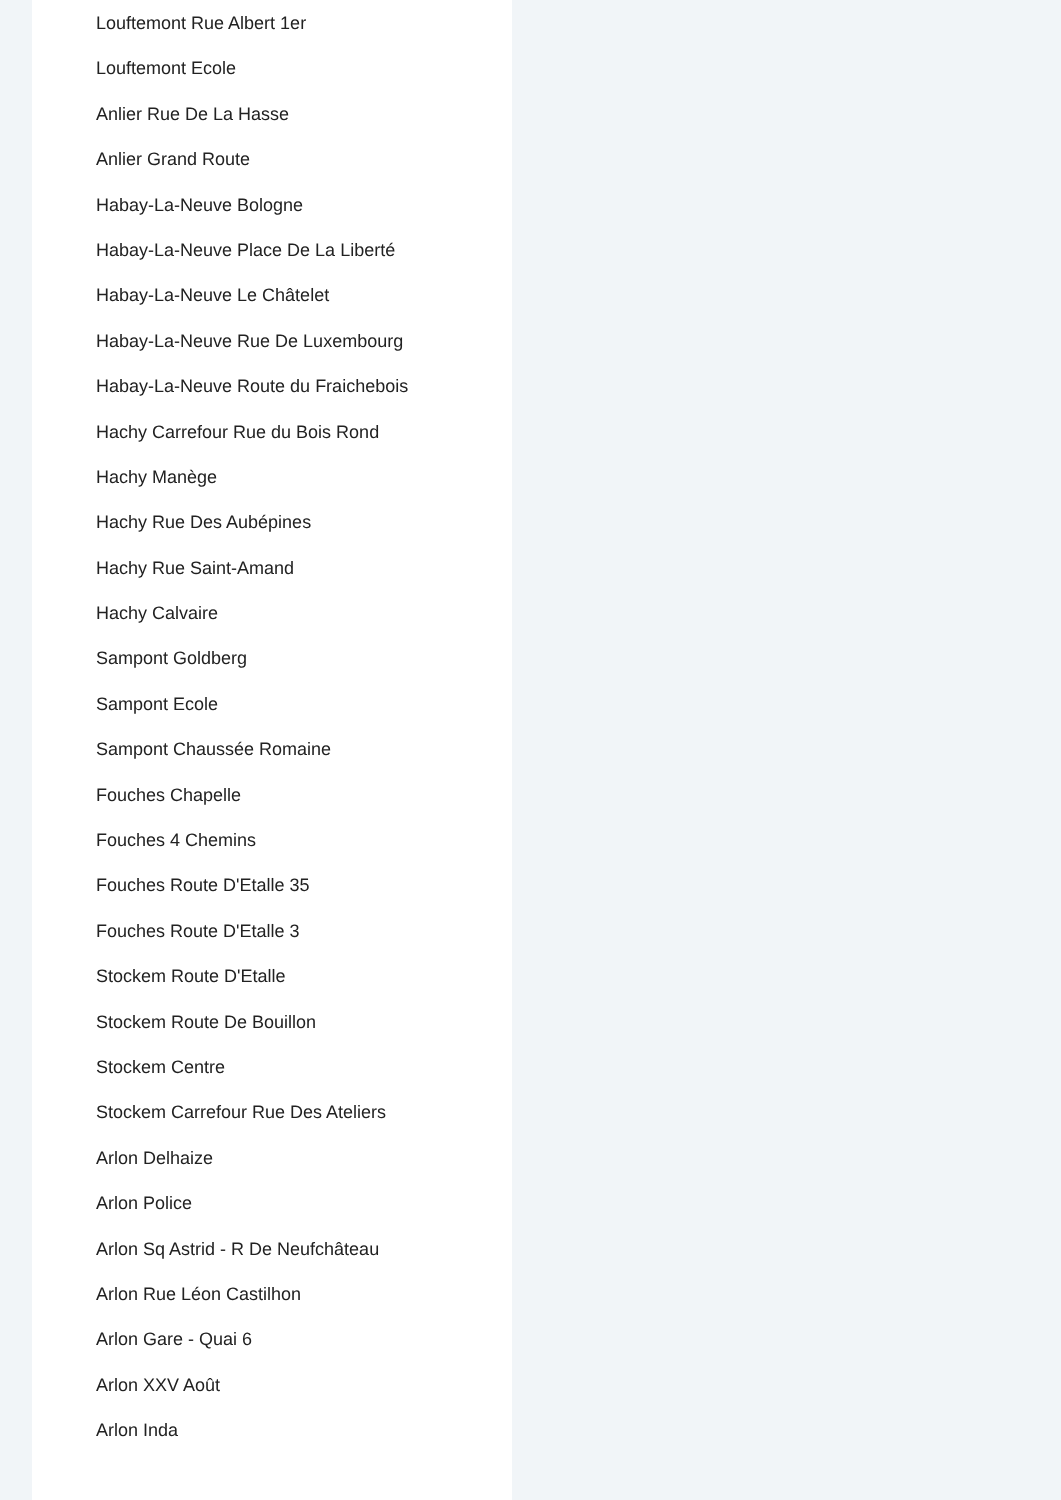Louftemont Rue Albert 1er
Louftemont Ecole
Anlier Rue De La Hasse
Anlier Grand Route
Habay-La-Neuve Bologne
Habay-La-Neuve Place De La Liberté
Habay-La-Neuve Le Châtelet
Habay-La-Neuve Rue De Luxembourg
Habay-La-Neuve Route du Fraichebois
Hachy Carrefour Rue du Bois Rond
Hachy Manège
Hachy Rue Des Aubépines
Hachy Rue Saint-Amand
Hachy Calvaire
Sampont Goldberg
Sampont Ecole
Sampont Chaussée Romaine
Fouches Chapelle
Fouches 4 Chemins
Fouches Route D'Etalle 35
Fouches Route D'Etalle 3
Stockem Route D'Etalle
Stockem Route De Bouillon
Stockem Centre
Stockem Carrefour Rue Des Ateliers
Arlon Delhaize
Arlon Police
Arlon Sq Astrid - R De Neufchâteau
Arlon Rue Léon Castilhon
Arlon Gare - Quai 6
Arlon XXV Août
Arlon Inda